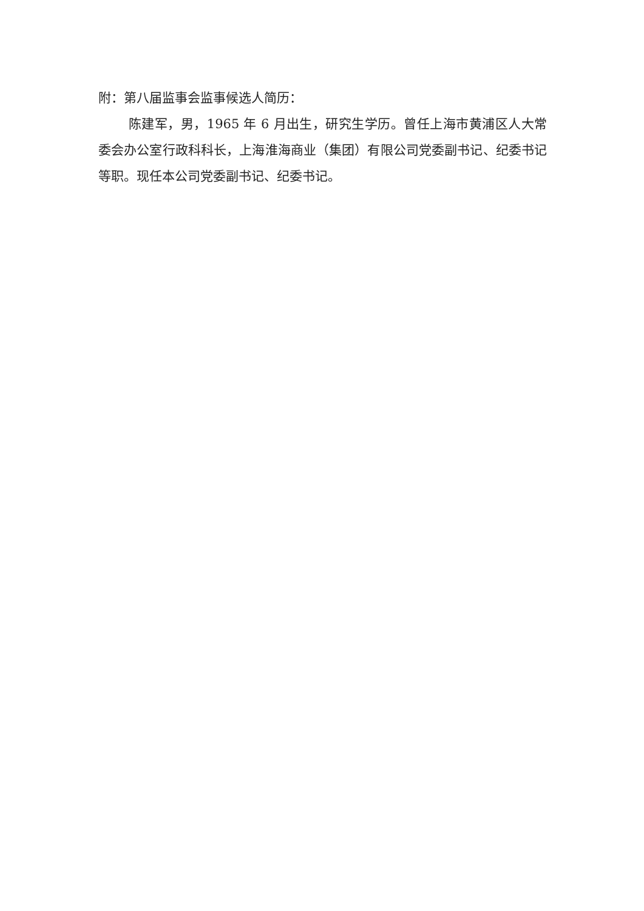附：第八届监事会监事候选人简历：
陈建军，男，1965 年 6 月出生，研究生学历。曾任上海市黄浦区人大常委会办公室行政科科长，上海淮海商业（集团）有限公司党委副书记、纪委书记等职。现任本公司党委副书记、纪委书记。